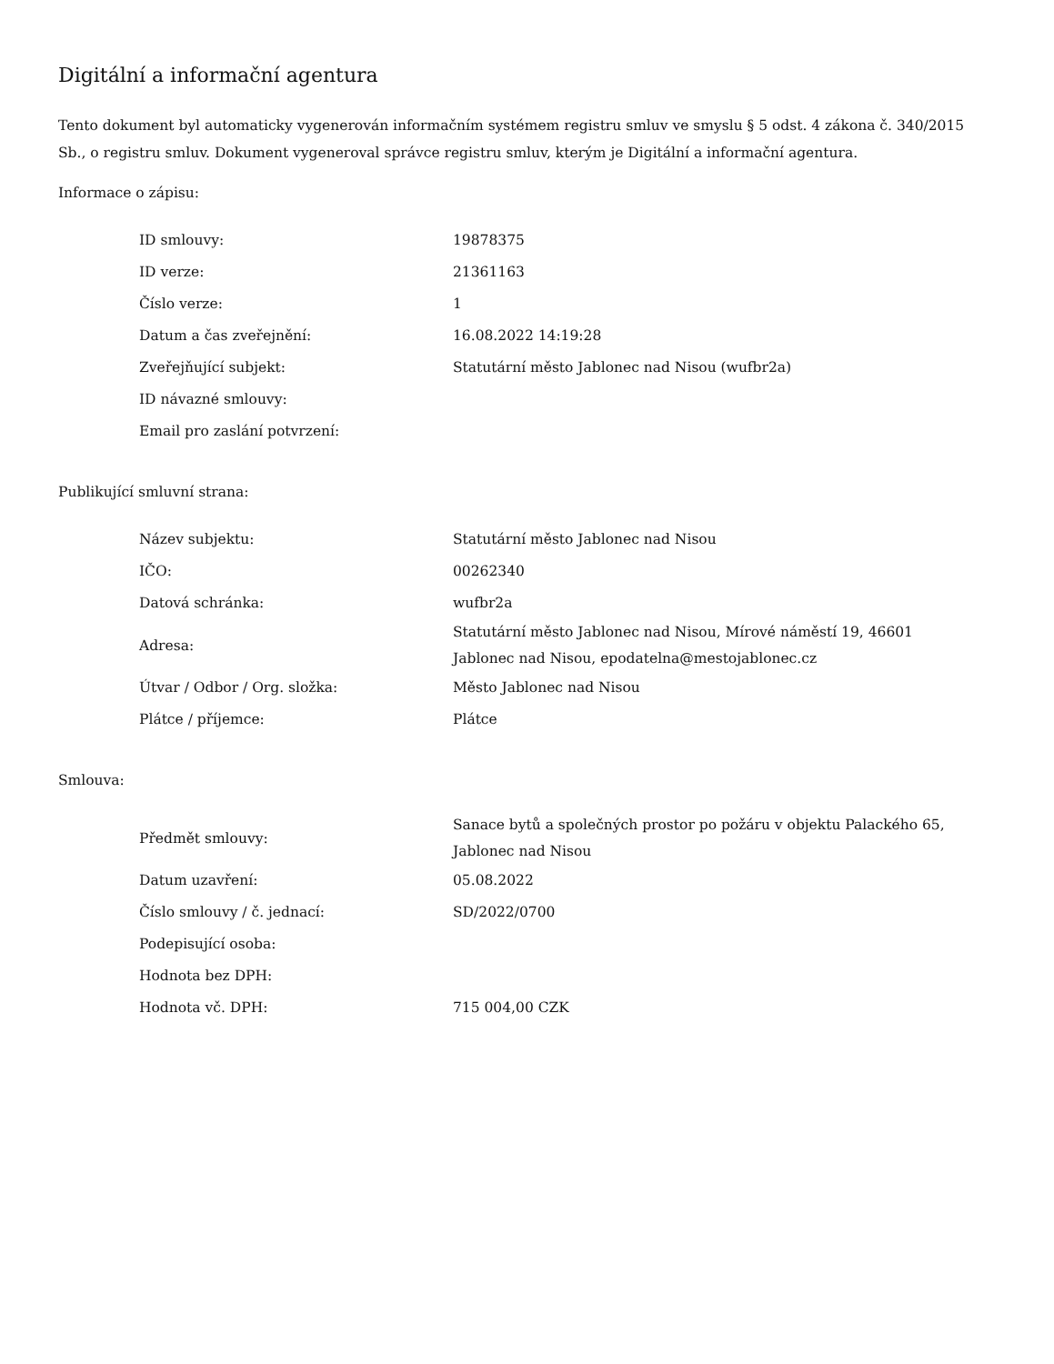Digitální a informační agentura
Tento dokument byl automaticky vygenerován informačním systémem registru smluv ve smyslu § 5 odst. 4 zákona č. 340/2015 Sb., o registru smluv. Dokument vygeneroval správce registru smluv, kterým je Digitální a informační agentura.
Informace o zápisu:
| ID smlouvy: | 19878375 |
| ID verze: | 21361163 |
| Číslo verze: | 1 |
| Datum a čas zveřejnění: | 16.08.2022 14:19:28 |
| Zveřejňující subjekt: | Statutární město Jablonec nad Nisou (wufbr2a) |
| ID návazné smlouvy: | |
| Email pro zaslání potvrzení: | |
Publikující smluvní strana:
| Název subjektu: | Statutární město Jablonec nad Nisou |
| IČO: | 00262340 |
| Datová schránka: | wufbr2a |
| Adresa: | Statutární město Jablonec nad Nisou, Mírové náměstí 19, 46601 Jablonec nad Nisou, epodatelna@mestojablonec.cz |
| Útvar / Odbor / Org. složka: | Město Jablonec nad Nisou |
| Plátce / příjemce: | Plátce |
Smlouva:
| Předmět smlouvy: | Sanace bytů a společných prostor po požáru v objektu Palackého 65, Jablonec nad Nisou |
| Datum uzavření: | 05.08.2022 |
| Číslo smlouvy / č. jednací: | SD/2022/0700 |
| Podepisující osoba: | |
| Hodnota bez DPH: | |
| Hodnota vč. DPH: | 715 004,00 CZK |